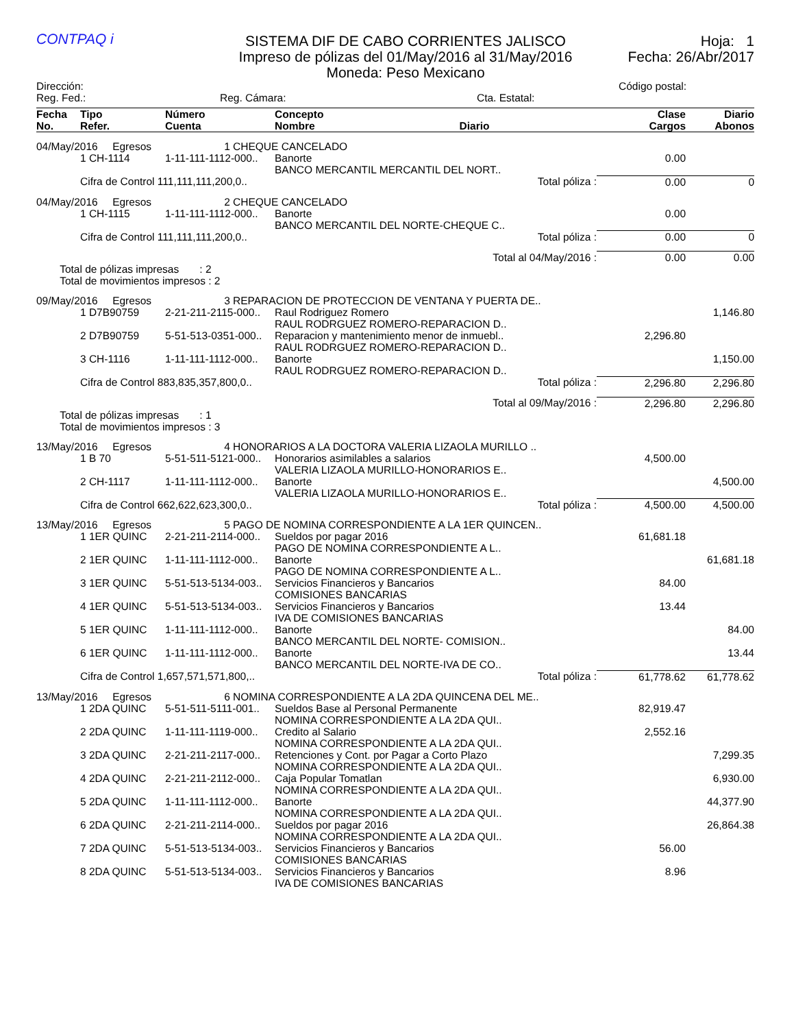CONTPAQ i
SISTEMA DIF DE CABO CORRIENTES JALISCO
Impreso de pólizas del 01/May/2016 al 31/May/2016
Moneda: Peso Mexicano
Hoja: 1
Fecha: 26/Abr/2017
Dirección: Código postal:
Reg. Fed.: Reg. Cámara: Cta. Estatal:
| Fecha No. | Tipo Refer. | Número Cuenta | Concepto Nombre Diario | Clase Cargos | Diario Abonos |
| --- | --- | --- | --- | --- | --- |
| 04/May/2016 Egresos | | 1 CHEQUE CANCELADO | | | |
| | 1 CH-1114 | 1-11-111-1112-000.. | Banorte BANCO MERCANTIL MERCANTIL DEL NORT.. | 0.00 | |
| | Cifra de Control 111,111,111,200,0.. | | Total póliza : | 0.00 | 0 |
| 04/May/2016 Egresos | | 2 CHEQUE CANCELADO | | | |
| | 1 CH-1115 | 1-11-111-1112-000.. | Banorte BANCO MERCANTIL DEL NORTE-CHEQUE C.. | 0.00 | |
| | Cifra de Control 111,111,111,200,0.. | | Total póliza : | 0.00 | 0 |
| Total al 04/May/2016 : | | | | 0.00 | 0.00 |
| Total de pólizas impresas : 2 Total de movimientos impresos : 2 | | | | | |
| 09/May/2016 Egresos | | 3 REPARACION DE PROTECCION DE VENTANA Y PUERTA DE.. | | | |
| | 1 D7B90759 | 2-21-211-2115-000.. | Raul Rodriguez Romero RAUL RODRGUEZ ROMERO-REPARACION D.. | | 1,146.80 |
| | 2 D7B90759 | 5-51-513-0351-000.. | Reparacion y mantenimiento menor de inmuebl.. RAUL RODRGUEZ ROMERO-REPARACION D.. | 2,296.80 | |
| | 3 CH-1116 | 1-11-111-1112-000.. | Banorte RAUL RODRGUEZ ROMERO-REPARACION D.. | | 1,150.00 |
| | Cifra de Control 883,835,357,800,0.. | | Total póliza : | 2,296.80 | 2,296.80 |
| Total al 09/May/2016 : | | | | 2,296.80 | 2,296.80 |
| Total de pólizas impresas : 1 Total de movimientos impresos : 3 | | | | | |
| 13/May/2016 Egresos | | 4 HONORARIOS A LA DOCTORA VALERIA LIZAOLA MURILLO .. | | | |
| | 1 B 70 | 5-51-511-5121-000.. | Honorarios asimilables a salarios VALERIA LIZAOLA MURILLO-HONORARIOS E.. | 4,500.00 | |
| | 2 CH-1117 | 1-11-111-1112-000.. | Banorte VALERIA LIZAOLA MURILLO-HONORARIOS E.. | | 4,500.00 |
| | Cifra de Control 662,622,623,300,0.. | | Total póliza : | 4,500.00 | 4,500.00 |
| 13/May/2016 Egresos | | 5 PAGO DE NOMINA CORRESPONDIENTE A LA 1ER QUINCEN.. | | | |
| | 1 1ER QUINC | 2-21-211-2114-000.. | Sueldos por pagar 2016 PAGO DE NOMINA CORRESPONDIENTE A L.. | 61,681.18 | |
| | 2 1ER QUINC | 1-11-111-1112-000.. | Banorte PAGO DE NOMINA CORRESPONDIENTE A L.. | | 61,681.18 |
| | 3 1ER QUINC | 5-51-513-5134-003.. | Servicios Financieros y Bancarios COMISIONES BANCARIAS | 84.00 | |
| | 4 1ER QUINC | 5-51-513-5134-003.. | Servicios Financieros y Bancarios IVA DE COMISIONES BANCARIAS | 13.44 | |
| | 5 1ER QUINC | 1-11-111-1112-000.. | Banorte BANCO MERCANTIL DEL NORTE- COMISION.. | | 84.00 |
| | 6 1ER QUINC | 1-11-111-1112-000.. | Banorte BANCO MERCANTIL DEL NORTE-IVA DE CO.. | | 13.44 |
| | Cifra de Control 1,657,571,571,800,.. | | Total póliza : | 61,778.62 | 61,778.62 |
| 13/May/2016 Egresos | | 6 NOMINA CORRESPONDIENTE A LA 2DA QUINCENA DEL ME.. | | | |
| | 1 2DA QUINC | 5-51-511-5111-001.. | Sueldos Base al Personal Permanente NOMINA CORRESPONDIENTE A LA 2DA QUI.. | 82,919.47 | |
| | 2 2DA QUINC | 1-11-111-1119-000.. | Credito al Salario NOMINA CORRESPONDIENTE A LA 2DA QUI.. | 2,552.16 | |
| | 3 2DA QUINC | 2-21-211-2117-000.. | Retenciones y Cont. por Pagar a Corto Plazo NOMINA CORRESPONDIENTE A LA 2DA QUI.. | | 7,299.35 |
| | 4 2DA QUINC | 2-21-211-2112-000.. | Caja Popular Tomatlan NOMINA CORRESPONDIENTE A LA 2DA QUI.. | | 6,930.00 |
| | 5 2DA QUINC | 1-11-111-1112-000.. | Banorte NOMINA CORRESPONDIENTE A LA 2DA QUI.. | | 44,377.90 |
| | 6 2DA QUINC | 2-21-211-2114-000.. | Sueldos por pagar 2016 NOMINA CORRESPONDIENTE A LA 2DA QUI.. | | 26,864.38 |
| | 7 2DA QUINC | 5-51-513-5134-003.. | Servicios Financieros y Bancarios COMISIONES BANCARIAS | 56.00 | |
| | 8 2DA QUINC | 5-51-513-5134-003.. | Servicios Financieros y Bancarios IVA DE COMISIONES BANCARIAS | 8.96 | |